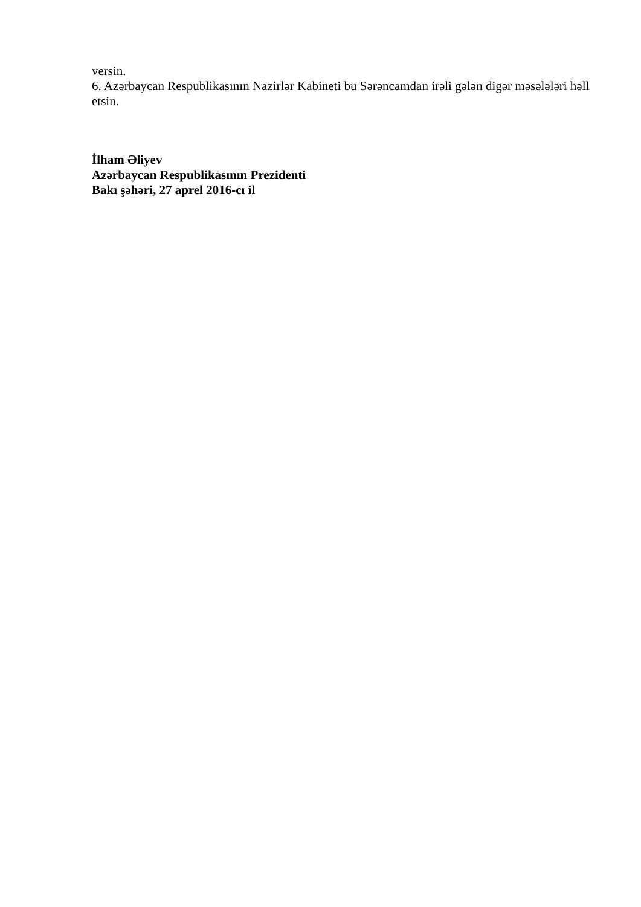versin.
6. Azərbaycan Respublikasının Nazirlər Kabineti bu Sərəncamdan irəli gələn digər məsələləri həll etsin.
İlham Əliyev
Azərbaycan Respublikasının Prezidenti
Bakı şəhəri, 27 aprel 2016-cı il